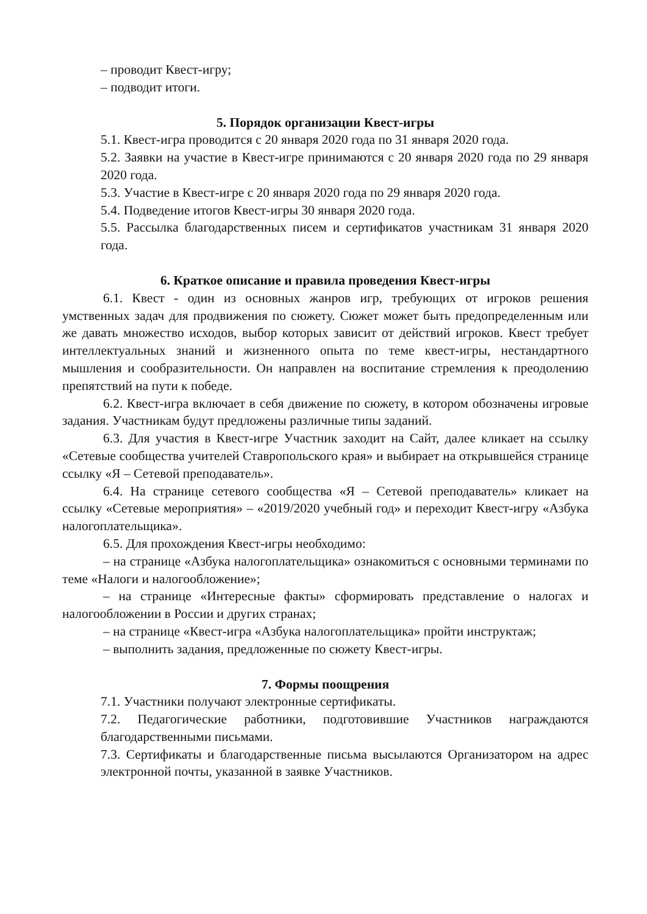– проводит Квест-игру;
– подводит итоги.
5. Порядок организации Квест-игры
5.1. Квест-игра проводится с 20 января 2020 года по 31 января 2020 года.
5.2. Заявки на участие в Квест-игре принимаются с 20 января 2020 года по 29 января 2020 года.
5.3. Участие в Квест-игре с 20 января 2020 года по 29 января 2020 года.
5.4. Подведение итогов Квест-игры 30 января 2020 года.
5.5. Рассылка благодарственных писем и сертификатов участникам 31 января 2020 года.
6. Краткое описание и правила проведения Квест-игры
6.1. Квест - один из основных жанров игр, требующих от игроков решения умственных задач для продвижения по сюжету. Сюжет может быть предопределенным или же давать множество исходов, выбор которых зависит от действий игроков. Квест требует интеллектуальных знаний и жизненного опыта по теме квест-игры, нестандартного мышления и сообразительности. Он направлен на воспитание стремления к преодолению препятствий на пути к победе.
6.2. Квест-игра включает в себя движение по сюжету, в котором обозначены игровые задания. Участникам будут предложены различные типы заданий.
6.3. Для участия в Квест-игре Участник заходит на Сайт, далее кликает на ссылку «Сетевые сообщества учителей Ставропольского края» и выбирает на открывшейся странице ссылку «Я – Сетевой преподаватель».
6.4. На странице сетевого сообщества «Я – Сетевой преподаватель» кликает на ссылку «Сетевые мероприятия» – «2019/2020 учебный год» и переходит Квест-игру «Азбука налогоплательщика».
6.5. Для прохождения Квест-игры необходимо:
– на странице «Азбука налогоплательщика» ознакомиться с основными терминами по теме «Налоги и налогообложение»;
– на странице «Интересные факты» сформировать представление о налогах и налогообложении в России и других странах;
– на странице «Квест-игра «Азбука налогоплательщика» пройти инструктаж;
– выполнить задания, предложенные по сюжету Квест-игры.
7. Формы поощрения
7.1. Участники получают электронные сертификаты.
7.2. Педагогические работники, подготовившие Участников награждаются благодарственными письмами.
7.3. Сертификаты и благодарственные письма высылаются Организатором на адрес электронной почты, указанной в заявке Участников.